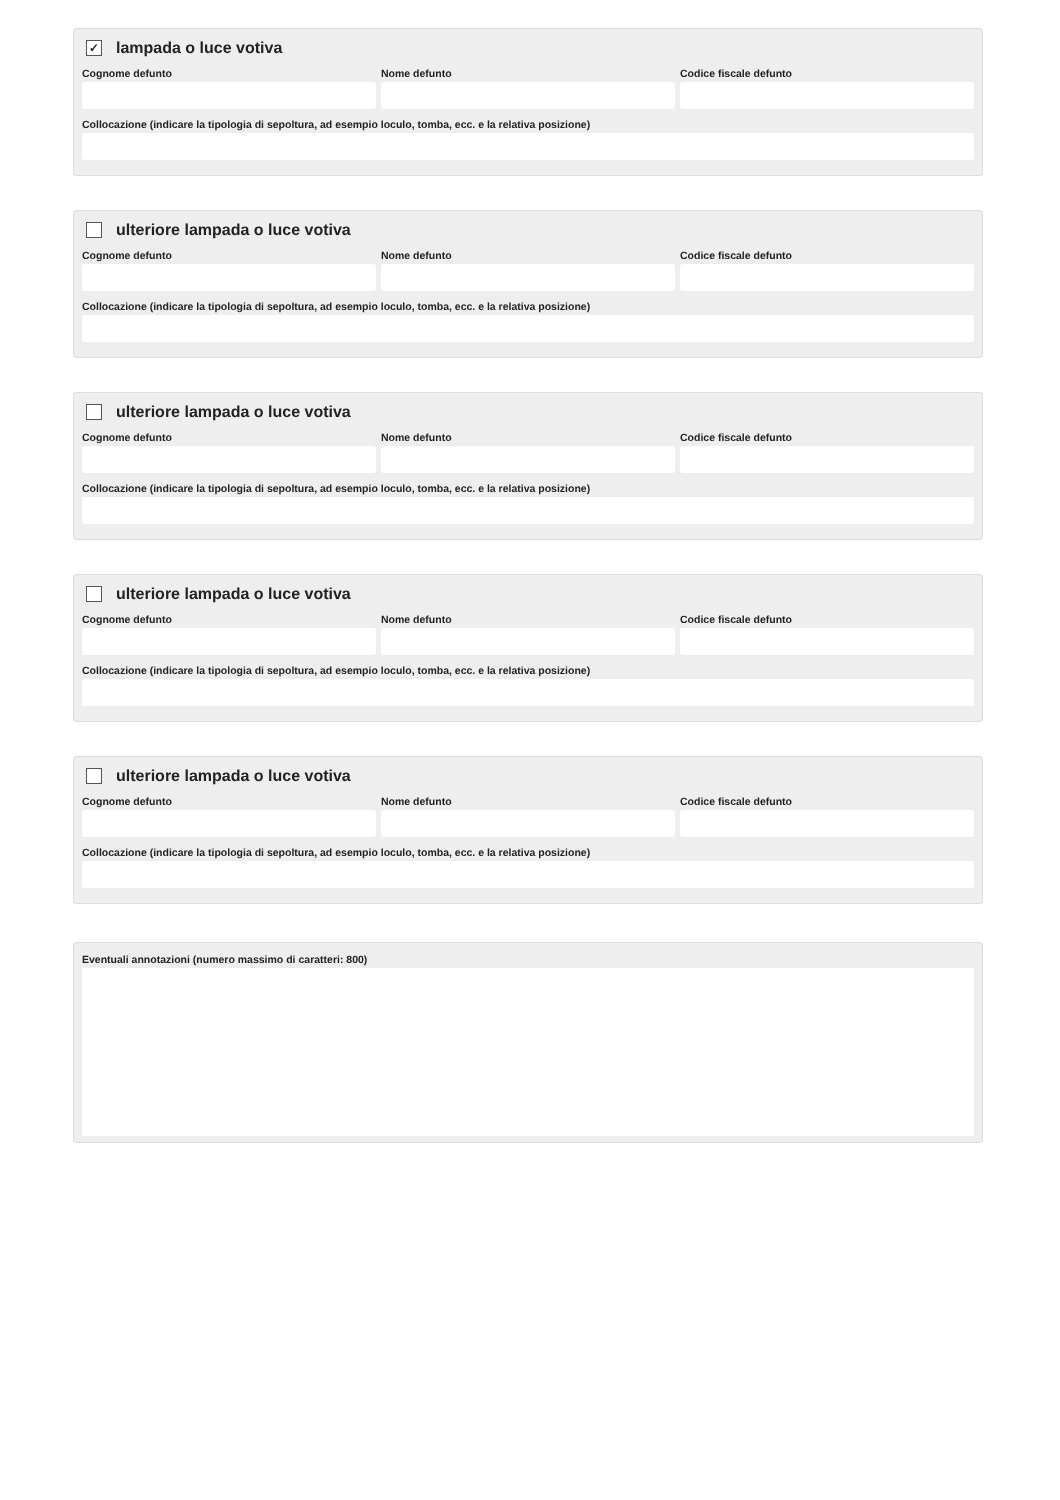✓ lampada o luce votiva
Cognome defunto Nome defunto Codice fiscale defunto
Collocazione (indicare la tipologia di sepoltura, ad esempio loculo, tomba, ecc. e la relativa posizione)
ulteriore lampada o luce votiva
Cognome defunto Nome defunto Codice fiscale defunto
Collocazione (indicare la tipologia di sepoltura, ad esempio loculo, tomba, ecc. e la relativa posizione)
ulteriore lampada o luce votiva
Cognome defunto Nome defunto Codice fiscale defunto
Collocazione (indicare la tipologia di sepoltura, ad esempio loculo, tomba, ecc. e la relativa posizione)
ulteriore lampada o luce votiva
Cognome defunto Nome defunto Codice fiscale defunto
Collocazione (indicare la tipologia di sepoltura, ad esempio loculo, tomba, ecc. e la relativa posizione)
ulteriore lampada o luce votiva
Cognome defunto Nome defunto Codice fiscale defunto
Collocazione (indicare la tipologia di sepoltura, ad esempio loculo, tomba, ecc. e la relativa posizione)
Eventuali annotazioni (numero massimo di caratteri: 800)